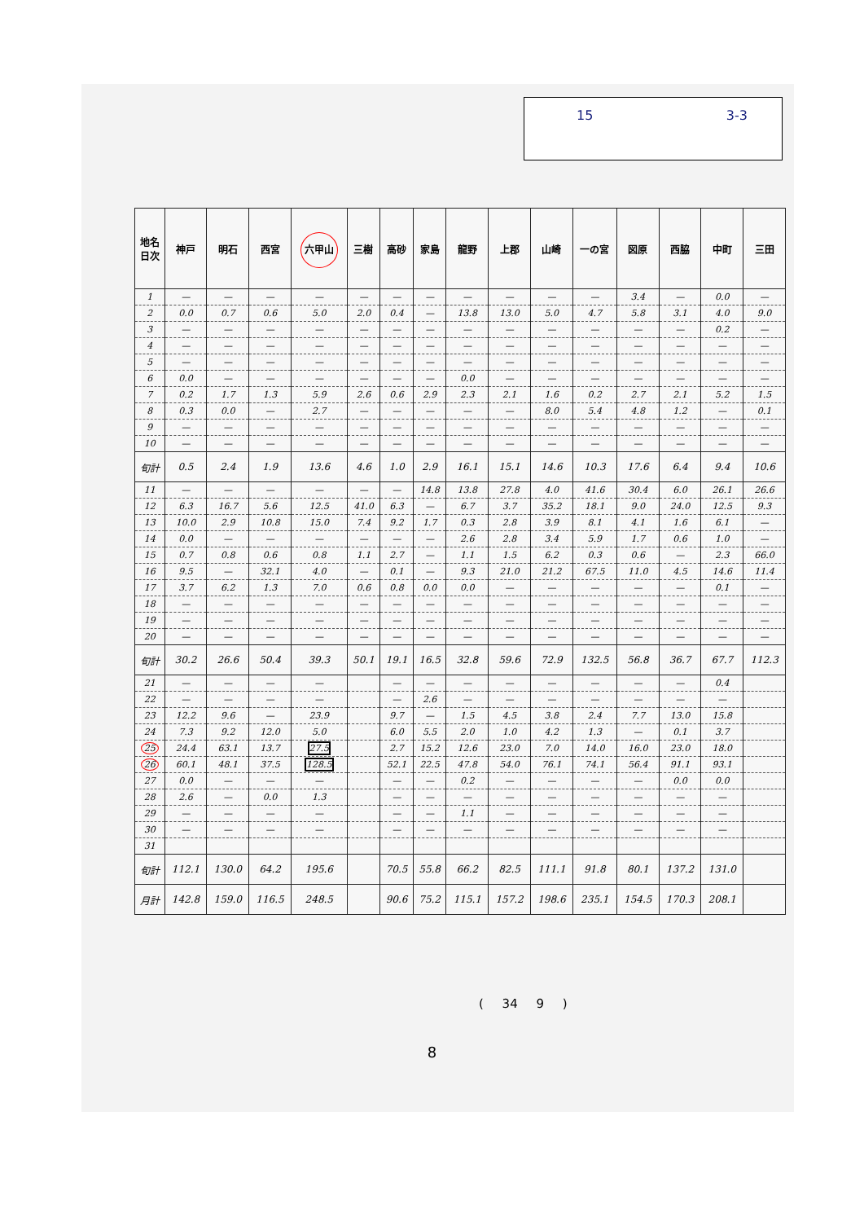15 3-3
| 地名 日次 | 神戸 | 明石 | 西宮 | 六甲山 | 三樹 | 高砂 | 家島 | 龍野 | 上郡 | 山崎 | 一の宮 | 図原 | 西脇 | 中町 | 三田 |
| --- | --- | --- | --- | --- | --- | --- | --- | --- | --- | --- | --- | --- | --- | --- | --- |
| 1 | — | — | — | — | — | — | — | — | — | — | — | 3.4 | — | 0.0 | — |
| 2 | 0.0 | 0.7 | 0.6 | 5.0 | 2.0 | 0.4 | — | 13.8 | 13.0 | 5.0 | 4.7 | 5.8 | 3.1 | 4.0 | 9.0 |
| 3 | — | — | — | — | — | — | — | — | — | — | — | — | — | 0.2 | — |
| 4 | — | — | — | — | — | — | — | — | — | — | — | — | — | — | — |
| 5 | — | — | — | — | — | — | — | — | — | — | — | — | — | — | — |
| 6 | 0.0 | — | — | — | — | — | — | 0.0 | — | — | — | — | — | — | — |
| 7 | 0.2 | 1.7 | 1.3 | 5.9 | 2.6 | 0.6 | 2.9 | 2.3 | 2.1 | 1.6 | 0.2 | 2.7 | 2.1 | 5.2 | 1.5 |
| 8 | 0.3 | 0.0 | — | 2.7 | — | — | — | — | — | 8.0 | 5.4 | 4.8 | 1.2 | — | 0.1 |
| 9 | — | — | — | — | — | — | — | — | — | — | — | — | — | — | — |
| 10 | — | — | — | — | — | — | — | — | — | — | — | — | — | — | — |
| 旬計 | 0.5 | 2.4 | 1.9 | 13.6 | 4.6 | 1.0 | 2.9 | 16.1 | 15.1 | 14.6 | 10.3 | 17.6 | 6.4 | 9.4 | 10.6 |
| 11 | — | — | — | — | — | — | 14.8 | 13.8 | 27.8 | 4.0 | 41.6 | 30.4 | 6.0 | 26.1 | 26.6 |
| 12 | 6.3 | 16.7 | 5.6 | 12.5 | 41.0 | 6.3 | — | 6.7 | 3.7 | 35.2 | 18.1 | 9.0 | 24.0 | 12.5 | 9.3 |
| 13 | 10.0 | 2.9 | 10.8 | 15.0 | 7.4 | 9.2 | 1.7 | 0.3 | 2.8 | 3.9 | 8.1 | 4.1 | 1.6 | 6.1 | — |
| 14 | 0.0 | — | — | — | — | — | — | 2.6 | 2.8 | 3.4 | 5.9 | 1.7 | 0.6 | 1.0 | — |
| 15 | 0.7 | 0.8 | 0.6 | 0.8 | 1.1 | 2.7 | — | 1.1 | 1.5 | 6.2 | 0.3 | 0.6 | — | 2.3 | 66.0 |
| 16 | 9.5 | — | 32.1 | 4.0 | — | 0.1 | — | 9.3 | 21.0 | 21.2 | 67.5 | 11.0 | 4.5 | 14.6 | 11.4 |
| 17 | 3.7 | 6.2 | 1.3 | 7.0 | 0.6 | 0.8 | 0.0 | 0.0 | — | — | — | — | — | 0.1 | — |
| 18 | — | — | — | — | — | — | — | — | — | — | — | — | — | — | — |
| 19 | — | — | — | — | — | — | — | — | — | — | — | — | — | — | — |
| 20 | — | — | — | — | — | — | — | — | — | — | — | — | — | — | — |
| 旬計 | 30.2 | 26.6 | 50.4 | 39.3 | 50.1 | 19.1 | 16.5 | 32.8 | 59.6 | 72.9 | 132.5 | 56.8 | 36.7 | 67.7 | 112.3 |
| 21 | — | — | — | — | | — | — | — | — | — | — | — | — | 0.4 | |
| 22 | — | — | — | — | | — | 2.6 | — | — | — | — | — | — | — | |
| 23 | 12.2 | 9.6 | — | 23.9 | | 9.7 | — | 1.5 | 4.5 | 3.8 | 2.4 | 7.7 | 13.0 | 15.8 | |
| 24 | 7.3 | 9.2 | 12.0 | 5.0 | | 6.0 | 5.5 | 2.0 | 1.0 | 4.2 | 1.3 | — | 0.1 | 3.7 | |
| 25 | 24.4 | 63.1 | 13.7 | 27.5 | | 2.7 | 15.2 | 12.6 | 23.0 | 7.0 | 14.0 | 16.0 | 23.0 | 18.0 | |
| 26 | 60.1 | 48.1 | 37.5 | 128.5 | | 52.1 | 22.5 | 47.8 | 54.0 | 76.1 | 74.1 | 56.4 | 91.1 | 93.1 | |
| 27 | 0.0 | — | — | — | | — | — | 0.2 | — | — | — | — | 0.0 | 0.0 | |
| 28 | 2.6 | — | 0.0 | 1.3 | | — | — | — | — | — | — | — | — | — | |
| 29 | — | — | — | — | | — | — | 1.1 | — | — | — | — | — | — | |
| 30 | — | — | — | — | | — | — | — | — | — | — | — | — | — | |
| 31 | | | | | | | | | | | | | | | |
| 旬計 | 112.1 | 130.0 | 64.2 | 195.6 | | 70.5 | 55.8 | 66.2 | 82.5 | 111.1 | 91.8 | 80.1 | 137.2 | 131.0 | |
| 月計 | 142.8 | 159.0 | 116.5 | 248.5 | | 90.6 | 75.2 | 115.1 | 157.2 | 198.6 | 235.1 | 154.5 | 170.3 | 208.1 | |
( 34 9 )
8